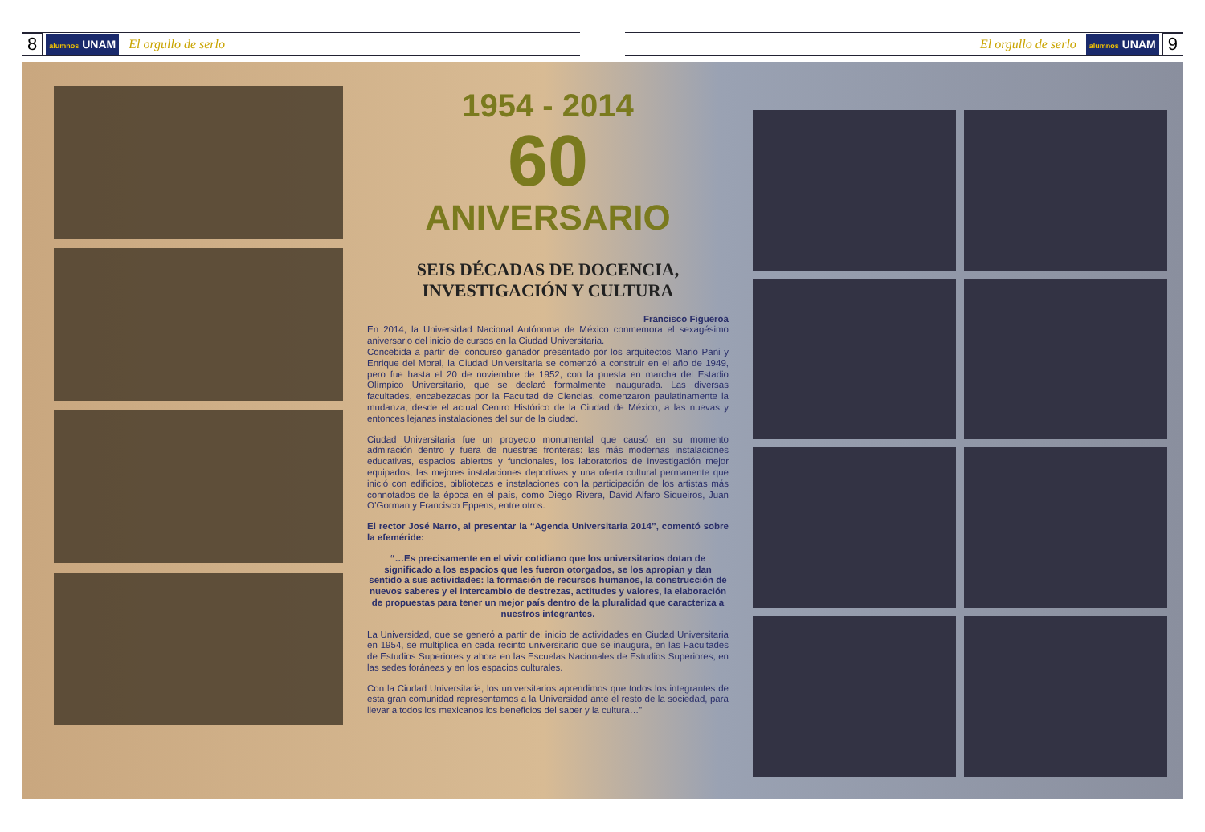8 alumnos UNAM El orgullo de serlo El orgullo de serlo alumnos UNAM 9
1954 - 2014
60
ANIVERSARIO
SEIS DÉCADAS DE DOCENCIA, INVESTIGACIÓN Y CULTURA
Francisco Figueroa
En 2014, la Universidad Nacional Autónoma de México conmemora el sexagésimo aniversario del inicio de cursos en la Ciudad Universitaria.
Concebida a partir del concurso ganador presentado por los arquitectos Mario Pani y Enrique del Moral, la Ciudad Universitaria se comenzó a construir en el año de 1949, pero fue hasta el 20 de noviembre de 1952, con la puesta en marcha del Estadio Olímpico Universitario, que se declaró formalmente inaugurada. Las diversas facultades, encabezadas por la Facultad de Ciencias, comenzaron paulatinamente la mudanza, desde el actual Centro Histórico de la Ciudad de México, a las nuevas y entonces lejanas instalaciones del sur de la ciudad.
Ciudad Universitaria fue un proyecto monumental que causó en su momento admiración dentro y fuera de nuestras fronteras: las más modernas instalaciones educativas, espacios abiertos y funcionales, los laboratorios de investigación mejor equipados, las mejores instalaciones deportivas y una oferta cultural permanente que inició con edificios, bibliotecas e instalaciones con la participación de los artistas más connotados de la época en el país, como Diego Rivera, David Alfaro Siqueiros, Juan O’Gorman y Francisco Eppens, entre otros.
El rector José Narro, al presentar la “Agenda Universitaria 2014”, comentó sobre la efeméride:
“…Es precisamente en el vivir cotidiano que los universitarios dotan de significado a los espacios que les fueron otorgados, se los apropian y dan sentido a sus actividades: la formación de recursos humanos, la construcción de nuevos saberes y el intercambio de destrezas, actitudes y valores, la elaboración de propuestas para tener un mejor país dentro de la pluralidad que caracteriza a nuestros integrantes.
La Universidad, que se generó a partir del inicio de actividades en Ciudad Universitaria en 1954, se multiplica en cada recinto universitario que se inaugura, en las Facultades de Estudios Superiores y ahora en las Escuelas Nacionales de Estudios Superiores, en las sedes foráneas y en los espacios culturales.
Con la Ciudad Universitaria, los universitarios aprendimos que todos los integrantes de esta gran comunidad representamos a la Universidad ante el resto de la sociedad, para llevar a todos los mexicanos los beneficios del saber y la cultura…”